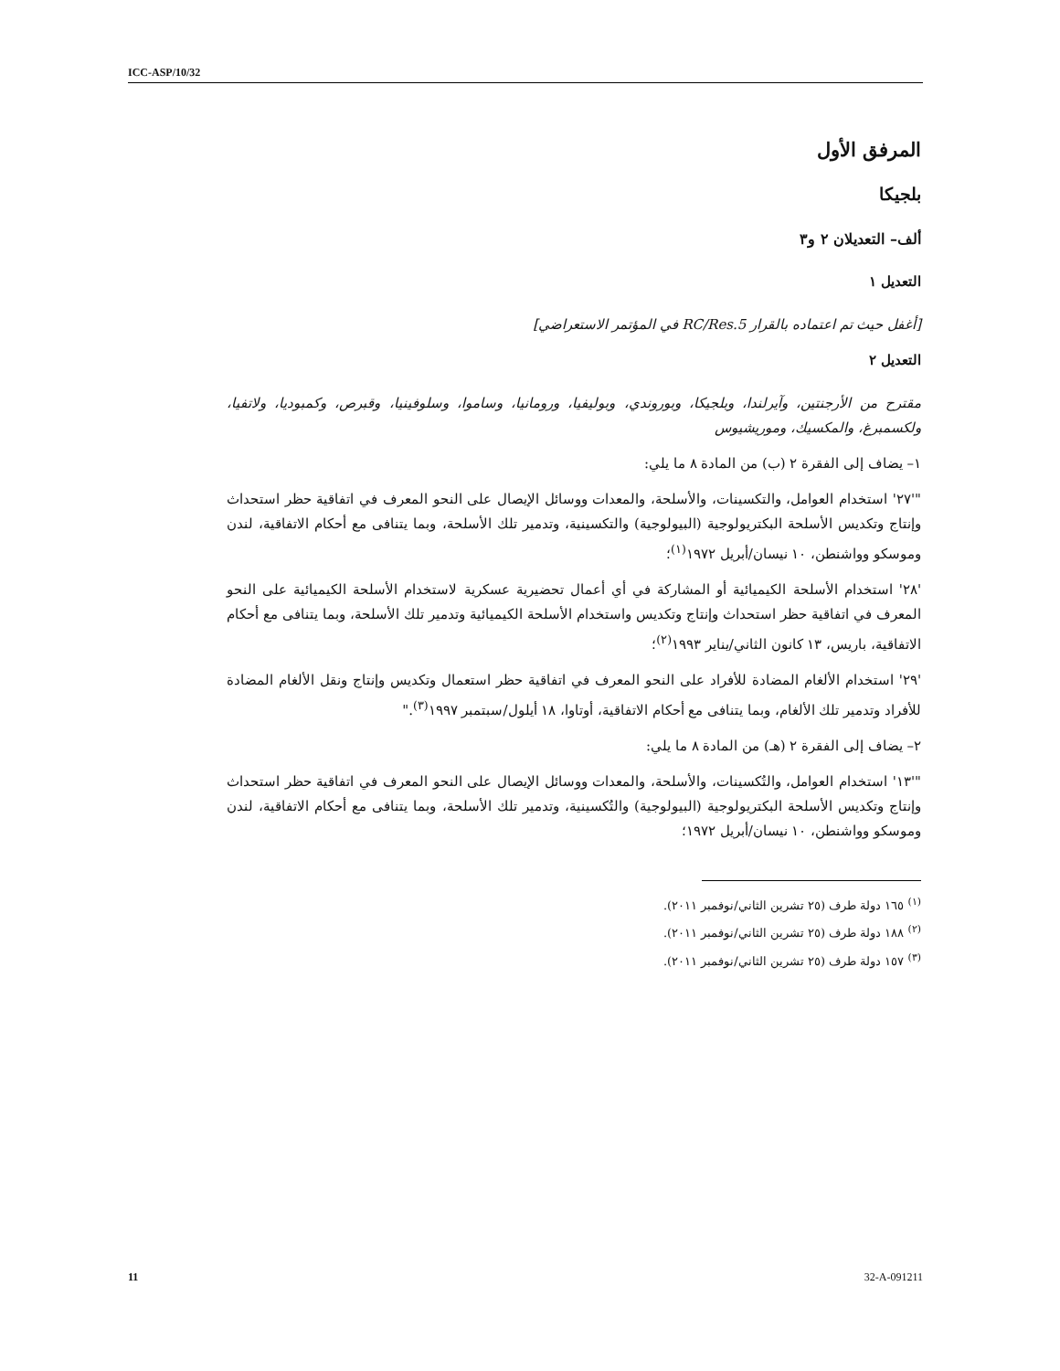ICC-ASP/10/32
المرفق الأول
بلجيكا
ألف– التعديلان ٢ و٣
التعديل ١
[أغفل حيث تم اعتماده بالقرار RC/Res.5 في المؤتمر الاستعراضي]
التعديل ٢
مقترح من الأرجنتين، وآيرلندا، وبلجيكا، وبوروندي، وبوليفيا، ورومانيا، وساموا، وسلوفينيا، وقبرص، وكمبوديا، ولاتفيا، ولكسمبرغ، والمكسيك، وموريشيوس
١– يضاف إلى الفقرة ٢ (ب) من المادة ٨ ما يلي:
"'٢٧' استخدام العوامل، والتكسينات، والأسلحة، والمعدات ووسائل الإيصال على النحو المعرف في اتفاقية حظر استحداث وإنتاج وتكديس الأسلحة البكتريولوجية (البيولوجية) والتكسينية، وتدمير تلك الأسلحة، وبما يتنافى مع أحكام الاتفاقية، لندن وموسكو وواشنطن، ١٠ نيسان/أبريل ١٩٧٢<sup>(١)</sup>؛
'٢٨' استخدام الأسلحة الكيميائية أو المشاركة في أي أعمال تحضيرية عسكرية لاستخدام الأسلحة الكيميائية على النحو المعرف في اتفاقية حظر استحداث وإنتاج وتكديس واستخدام الأسلحة الكيميائية وتدمير تلك الأسلحة، وبما يتنافى مع أحكام الاتفاقية، باريس، ١٣ كانون الثاني/يناير ١٩٩٣<sup>(٢)</sup>؛
'٢٩' استخدام الألغام المضادة للأفراد على النحو المعرف في اتفاقية حظر استعمال وتكديس وإنتاج ونقل الألغام المضادة للأفراد وتدمير تلك الألغام، وبما يتنافى مع أحكام الاتفاقية، أوتاوا، ١٨ أيلول/سبتمبر ١٩٩٧<sup>(٣)</sup>."
٢– يضاف إلى الفقرة ٢ (هـ) من المادة ٨ ما يلي:
"'١٣' استخدام العوامل، والتُكسينات، والأسلحة، والمعدات ووسائل الإيصال على النحو المعرف في اتفاقية حظر استحداث وإنتاج وتكديس الأسلحة البكتريولوجية (البيولوجية) والتُكسينية، وتدمير تلك الأسلحة، وبما يتنافى مع أحكام الاتفاقية، لندن وموسكو وواشنطن، ١٠ نيسان/أبريل ١٩٧٢؛
<sup>(١)</sup> ١٦٥ دولة طرف (٢٥ تشرين الثاني/نوفمبر ٢٠١١).
<sup>(٢)</sup> ١٨٨ دولة طرف (٢٥ تشرين الثاني/نوفمبر ٢٠١١).
<sup>(٣)</sup> ١٥٧ دولة طرف (٢٥ تشرين الثاني/نوفمبر ٢٠١١).
11 32-A-091211